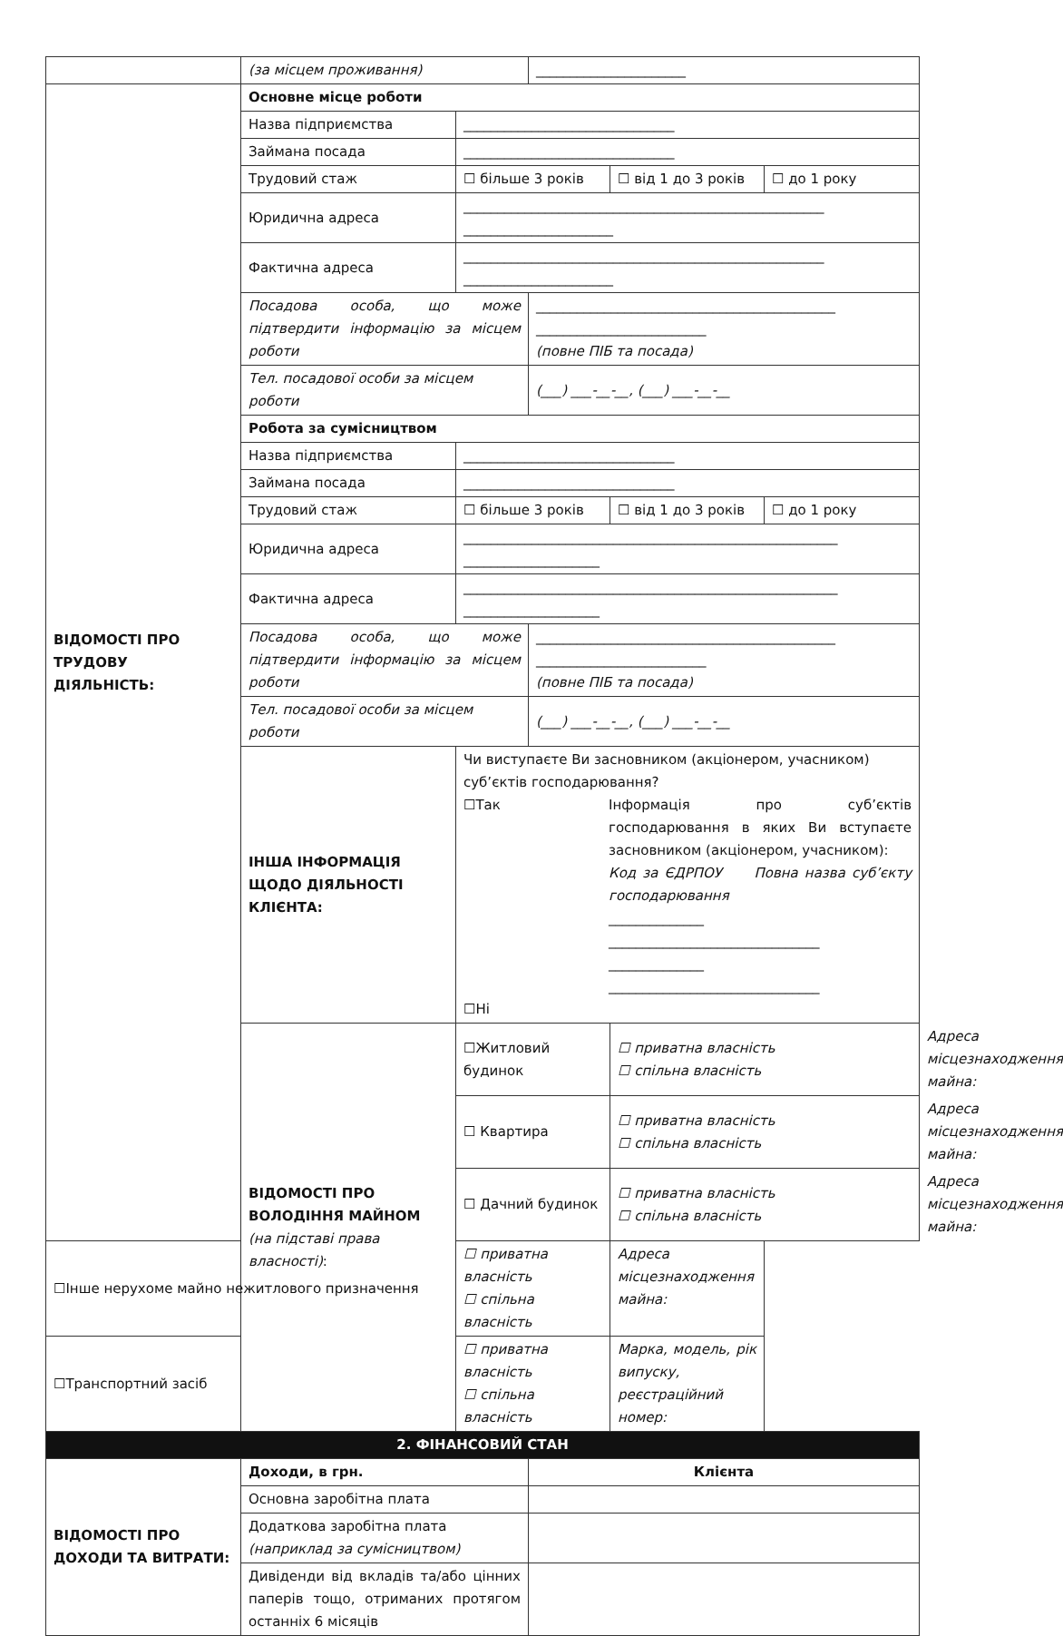| | (за місцем проживання) | | ______________________ | | | |
| ВІДОМОСТІ ПРО ТРУДОВУ ДІЯЛЬНІСТЬ: | Основне місце роботи | | | | | |
| | Назва підприємства | _______________________________ | | | | |
| | Займана посада | _______________________________ | | | | |
| | Трудовий стаж | ☐ більше 3 років | | ☐ від 1 до 3 років | ☐ до 1 року | |
| | Юридична адреса | _____________________________________________________ ______________________ | | | | |
| | Фактична адреса | _____________________________________________________ ______________________ | | | | |
| | Посадова особа, що може підтвердити інформацію за місцем роботи | | ____________________________________________ _________________________ (повне ПІБ та посада) | | | |
| | Тел. посадової особи за місцем роботи | | (___) ___-__-__, (___) ___-__-__ | | | |
| | Робота за сумісництвом | | | | | |
| | Назва підприємства | _______________________________ | | | | |
| | Займана посада | _______________________________ | | | | |
| | Трудовий стаж | ☐ більше 3 років | | ☐ від 1 до 3 років | ☐ до 1 року | |
| | Юридична адреса | _______________________________________________________ ____________________ | | | | |
| | Фактична адреса | _______________________________________________________ ____________________ | | | | |
| | Посадова особа, що може підтвердити інформацію за місцем роботи | | ____________________________________________ _________________________ (повне ПІБ та посада) | | | |
| | Тел. посадової особи за місцем роботи | | (___) ___-__-__, (___) ___-__-__ | | | |
| | ІНША ІНФОРМАЦІЯ ЩОДО ДІЯЛЬНОСТІ КЛІЄНТА: | Чи виступаєте Ви засновником (акціонером, учасником) суб’єктів господарювання? ☐Так Інформація про суб’єктів господарювання в яких Ви вступаєте засновником (акціонером, учасником): Код за ЄДРПОУ Повна назва суб’єкту господарювання ______________ _______________________________ ______________ _______________________________ ☐Ні | | | | |
| | ВІДОМОСТІ ПРО ВОЛОДІННЯ МАЙНОМ (на підставі права власності) : | ☐Житловий будинок | | ☐ приватна власність ☐ спільна власність | | Адреса місцезнаходження майна: |
| | | ☐ Квартира | | ☐ приватна власність ☐ спільна власність | | Адреса місцезнаходження майна: |
| | | ☐ Дачний будинок | | ☐ приватна власність ☐ спільна власність | | Адреса місцезнаходження майна: |
| ☐Інше нерухоме майно нежитлового призначення | | ☐ приватна власність ☐ спільна власність | | Адреса місцезнаходження майна: | | |
| ☐Транспортний засіб | | ☐ приватна власність ☐ спільна власність | | Марка, модель, рік випуску, реєстраційний номер: | | |
| 2. ФІНАНСОВИЙ СТАН | | | | | | |
| ВІДОМОСТІ ПРО ДОХОДИ ТА ВИТРАТИ: | Доходи, в грн. | | Клієнта | | | |
| | Основна заробітна плата | | | | | |
| | Додаткова заробітна плата (наприклад за сумісництвом) | | | | | |
| | Дивіденди від вкладів та/або цінних паперів тощо, отриманих протягом останніх 6 місяців | | | | | |